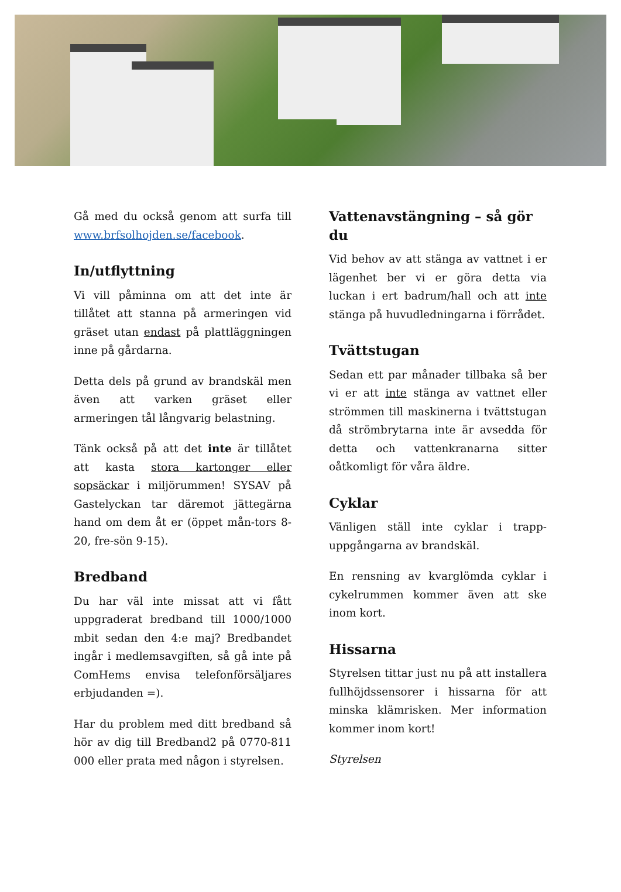Gå med du också genom att surfa till www.brfsolhojden.se/facebook.
In/utflyttning
Vi vill påminna om att det inte är tillåtet att stanna på armeringen vid gräset utan endast på plattläggningen inne på gårdarna.
Detta dels på grund av brandskäl men även att varken gräset eller armeringen tål långvarig belastning.
Tänk också på att det inte är tillåtet att kasta stora kartonger eller sopsäckar i miljörummen! SYSAV på Gastelyckan tar däremot jättegärna hand om dem åt er (öppet mån-tors 8-20, fre-sön 9-15).
Bredband
Du har väl inte missat att vi fått uppgraderat bredband till 1000/1000 mbit sedan den 4:e maj? Bredbandet ingår i medlemsavgiften, så gå inte på ComHems envisa telefonförsäljares erbjudanden =).
Har du problem med ditt bredband så hör av dig till Bredband2 på 0770-811 000 eller prata med någon i styrelsen.
Vattenavstängning – så gör du
Vid behov av att stänga av vattnet i er lägenhet ber vi er göra detta via luckan i ert badrum/hall och att inte stänga på huvudledningarna i förrådet.
Tvättstugan
Sedan ett par månader tillbaka så ber vi er att inte stänga av vattnet eller strömmen till maskinerna i tvättstugan då strömbrytarna inte är avsedda för detta och vattenkranarna sitter oåtkomligt för våra äldre.
Cyklar
Vänligen ställ inte cyklar i trapp-uppgångarna av brandskäl.
En rensning av kvarglömda cyklar i cykelrummen kommer även att ske inom kort.
Hissarna
Styrelsen tittar just nu på att installera fullhöjdssensorer i hissarna för att minska klämrisken. Mer information kommer inom kort!
Styrelsen